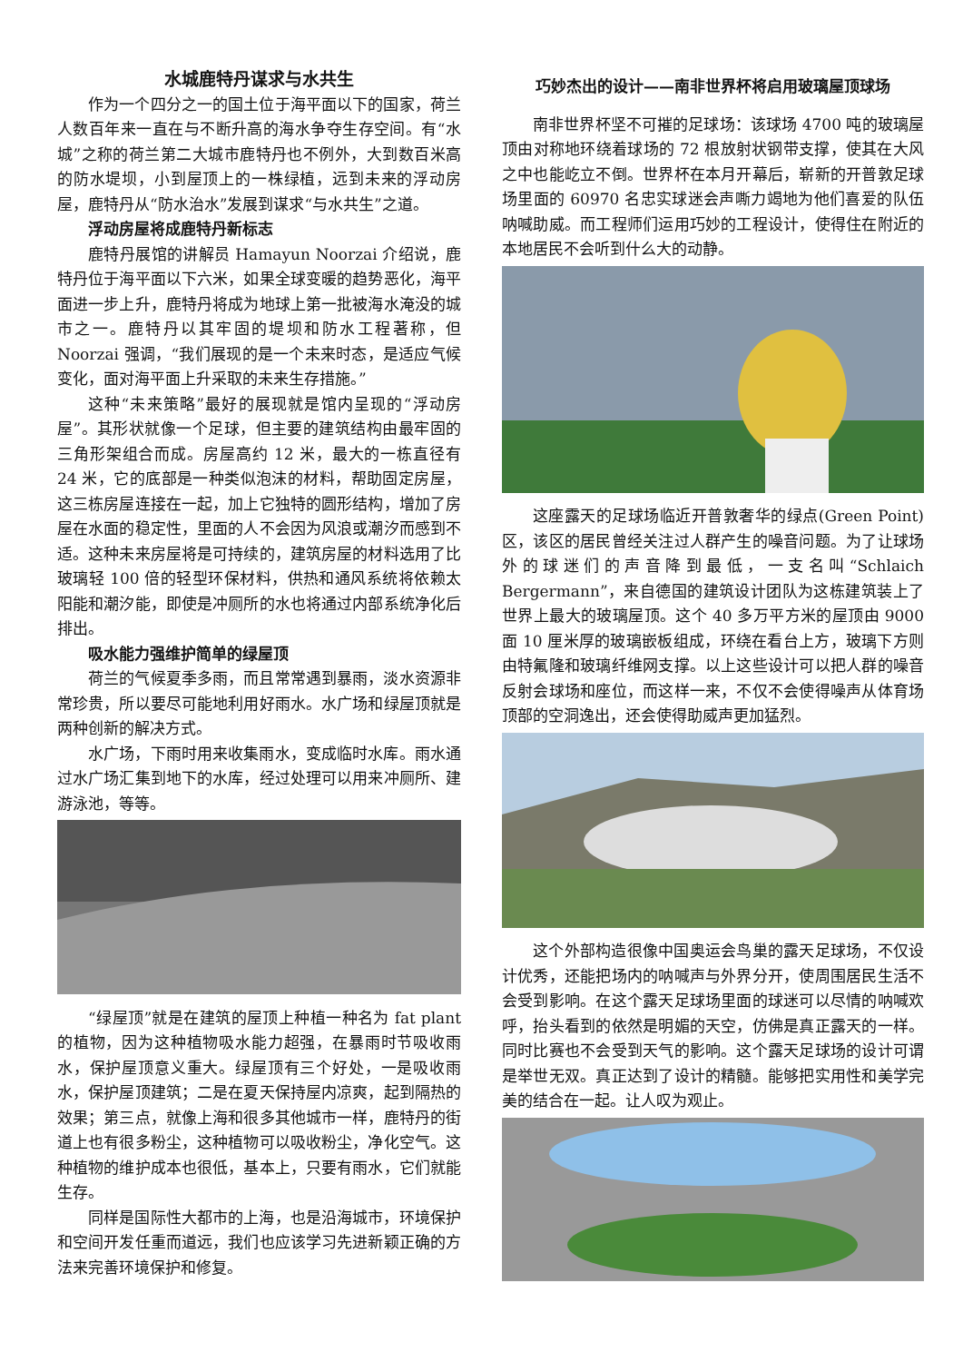水城鹿特丹谋求与水共生
作为一个四分之一的国土位于海平面以下的国家，荷兰人数百年来一直在与不断升高的海水争夺生存空间。有“水城”之称的荷兰第二大城市鹿特丹也不例外，大到数百米高的防水堤坝，小到屋顶上的一株绿植，远到未来的浮动房屋，鹿特丹从“防水治水”发展到谋求“与水共生”之道。
浮动房屋将成鹿特丹新标志
鹿特丹展馆的讲解员 Hamayun Noorzai 介绍说，鹿特丹位于海平面以下六米，如果全球变暖的趋势恶化，海平面进一步上升，鹿特丹将成为地球上第一批被海水淹没的城市之一。鹿特丹以其牢固的堤坝和防水工程著称，但 Noorzai 强调，“我们展现的是一个未来时态，是适应气候变化，面对海平面上升采取的未来生存措施。”
这种“未来策略”最好的展现就是馆内呈现的“浮动房屋”。其形状就像一个足球，但主要的建筑结构由最牢固的三角形架组合而成。房屋高约 12 米，最大的一栋直径有 24 米，它的底部是一种类似泡沫的材料，帮助固定房屋，这三栋房屋连接在一起，加上它独特的圆形结构，增加了房屋在水面的稳定性，里面的人不会因为风浪或潮汐而感到不适。这种未来房屋将是可持续的，建筑房屋的材料选用了比玻璃轻 100 倍的轻型环保材料，供热和通风系统将依赖太阳能和潮汐能，即使是冲厕所的水也将通过内部系统净化后排出。
吸水能力强维护简单的绿屋顶
荷兰的气候夏季多雨，而且常常遇到暴雨，淡水资源非常珍贵，所以要尽可能地利用好雨水。水广场和绿屋顶就是两种创新的解决方式。
水广场，下雨时用来收集雨水，变成临时水库。雨水通过水广场汇集到地下的水库，经过处理可以用来冲厕所、建游泳池，等等。
“绿屋顶”就是在建筑的屋顶上种植一种名为 fat plant 的植物，因为这种植物吸水能力超强，在暴雨时节吸收雨水，保护屋顶意义重大。绿屋顶有三个好处，一是吸收雨水，保护屋顶建筑；二是在夏天保持屋内凉爽，起到隔热的效果；第三点，就像上海和很多其他城市一样，鹿特丹的街道上也有很多粉尘，这种植物可以吸收粉尘，净化空气。这种植物的维护成本也很低，基本上，只要有雨水，它们就能生存。
同样是国际性大都市的上海，也是沿海城市，环境保护和空间开发任重而道远，我们也应该学习先进新颖正确的方法来完善环境保护和修复。
巧妙杰出的设计——南非世界杯将启用玻璃屋顶球场
南非世界杯坚不可摧的足球场：该球场 4700 吨的玻璃屋顶由对称地环绕着球场的 72 根放射状钢带支撑，使其在大风之中也能屹立不倒。世界杯在本月开幕后，崭新的开普敦足球场里面的 60970 名忠实球迷会声嘶力竭地为他们喜爱的队伍呐喊助威。而工程师们运用巧妙的工程设计，使得住在附近的本地居民不会听到什么大的动静。
这座露天的足球场临近开普敦奢华的绿点(Green Point)区，该区的居民曾经关注过人群产生的噪音问题。为了让球场外的球迷们的声音降到最低，一支名叫“Schlaich Bergermann”，来自德国的建筑设计团队为这栋建筑装上了世界上最大的玻璃屋顶。这个 40 多万平方米的屋顶由 9000 面 10 厘米厚的玻璃嵌板组成，环绕在看台上方，玻璃下方则由特氟隆和玻璃纤维网支撑。以上这些设计可以把人群的噪音反射会球场和座位，而这样一来，不仅不会使得噪声从体育场顶部的空洞逸出，还会使得助威声更加猛烈。
这个外部构造很像中国奥运会鸟巢的露天足球场，不仅设计优秀，还能把场内的呐喊声与外界分开，使周围居民生活不会受到影响。在这个露天足球场里面的球迷可以尽情的呐喊欢呼，抬头看到的依然是明媚的天空，仿佛是真正露天的一样。同时比赛也不会受到天气的影响。这个露天足球场的设计可谓是举世无双。真正达到了设计的精髓。能够把实用性和美学完美的结合在一起。让人叹为观止。